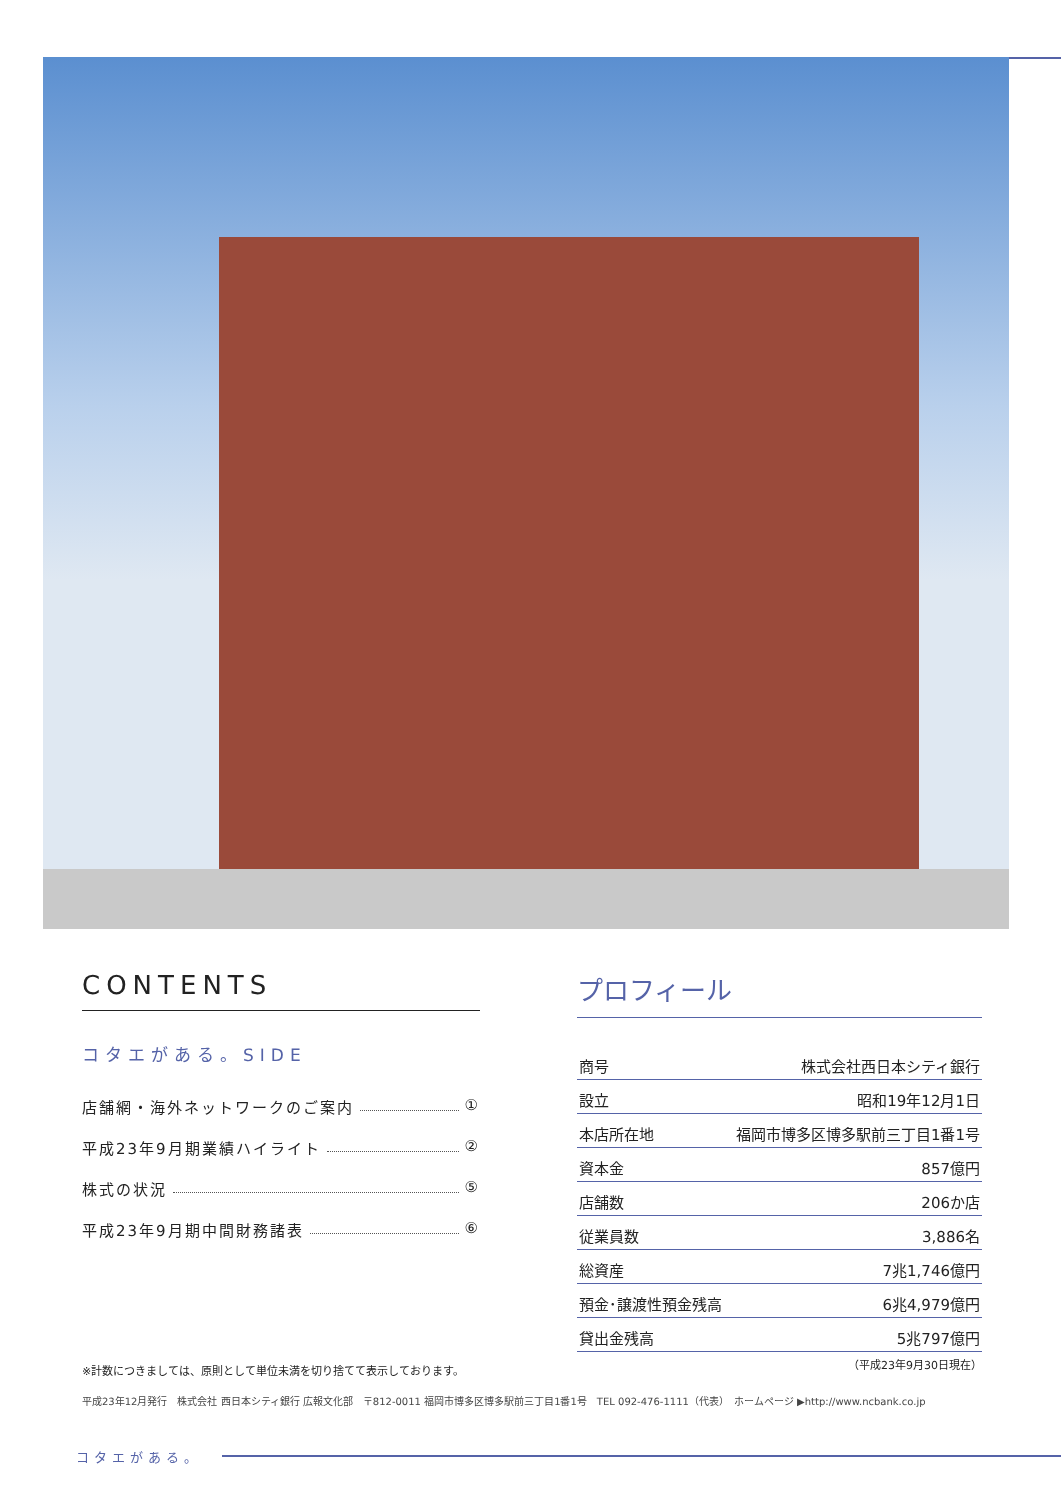CONTENTS
コタエがある。SIDE
店舗網・海外ネットワークのご案内 ①
平成23年9月期業績ハイライト ②
株式の状況 ⑤
平成23年9月期中間財務諸表 ⑥
プロフィール
| 商号 | 株式会社西日本シティ銀行 |
| 設立 | 昭和19年12月1日 |
| 本店所在地 | 福岡市博多区博多駅前三丁目1番1号 |
| 資本金 | 857億円 |
| 店舗数 | 206か店 |
| 従業員数 | 3,886名 |
| 総資産 | 7兆1,746億円 |
| 預金･譲渡性預金残高 | 6兆4,979億円 |
| 貸出金残高 | 5兆797億円 |
（平成23年9月30日現在）
※計数につきましては、原則として単位未満を切り捨てて表示しております。
平成23年12月発行　株式会社 西日本シティ銀行 広報文化部　〒812-0011 福岡市博多区博多駅前三丁目1番1号　TEL 092-476-1111（代表）　ホームページ ▶http://www.ncbank.co.jp
コタエがある。